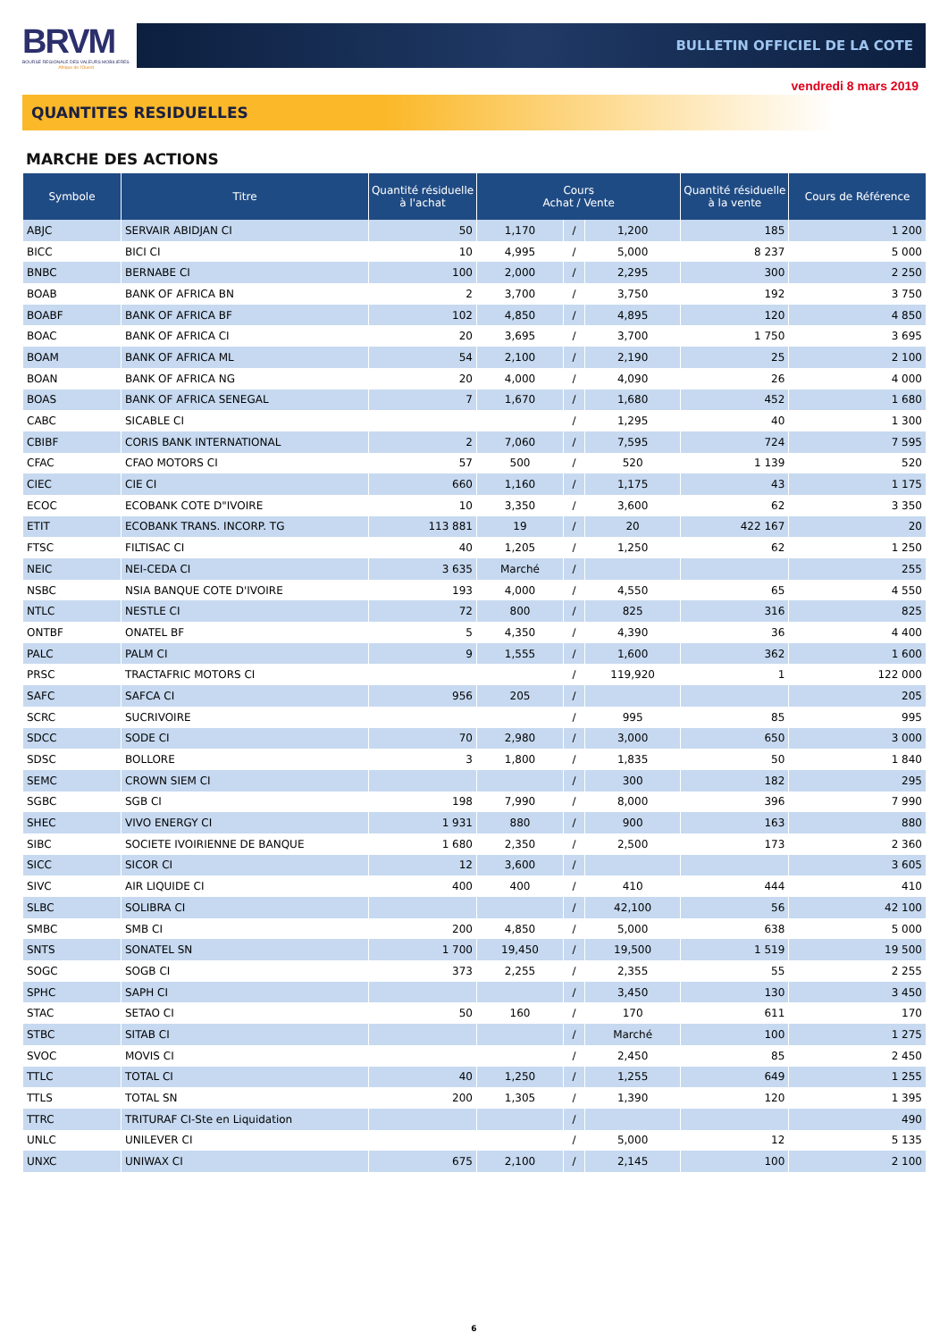BRVM
BOURSE REGIONALE DES VALEURS MOBILIERES
Afrique de l'Ouest
BULLETIN OFFICIEL DE LA COTE
vendredi 8 mars 2019
QUANTITES RESIDUELLES
MARCHE DES ACTIONS
| Symbole | Titre | Quantité résiduelle à l'achat | Cours Achat / Vente | | | Quantité résiduelle à la vente | Cours de Référence |
| --- | --- | --- | --- | --- | --- | --- | --- |
| ABJC | SERVAIR ABIDJAN CI | 50 | 1,170 | / | 1,200 | 185 | 1 200 |
| BICC | BICI CI | 10 | 4,995 | / | 5,000 | 8 237 | 5 000 |
| BNBC | BERNABE CI | 100 | 2,000 | / | 2,295 | 300 | 2 250 |
| BOAB | BANK OF AFRICA BN | 2 | 3,700 | / | 3,750 | 192 | 3 750 |
| BOABF | BANK OF AFRICA BF | 102 | 4,850 | / | 4,895 | 120 | 4 850 |
| BOAC | BANK OF AFRICA CI | 20 | 3,695 | / | 3,700 | 1 750 | 3 695 |
| BOAM | BANK OF AFRICA ML | 54 | 2,100 | / | 2,190 | 25 | 2 100 |
| BOAN | BANK OF AFRICA NG | 20 | 4,000 | / | 4,090 | 26 | 4 000 |
| BOAS | BANK OF AFRICA SENEGAL | 7 | 1,670 | / | 1,680 | 452 | 1 680 |
| CABC | SICABLE CI | | | / | 1,295 | 40 | 1 300 |
| CBIBF | CORIS BANK INTERNATIONAL | 2 | 7,060 | / | 7,595 | 724 | 7 595 |
| CFAC | CFAO MOTORS CI | 57 | 500 | / | 520 | 1 139 | 520 |
| CIEC | CIE CI | 660 | 1,160 | / | 1,175 | 43 | 1 175 |
| ECOC | ECOBANK COTE D"IVOIRE | 10 | 3,350 | / | 3,600 | 62 | 3 350 |
| ETIT | ECOBANK TRANS. INCORP. TG | 113 881 | 19 | / | 20 | 422 167 | 20 |
| FTSC | FILTISAC CI | 40 | 1,205 | / | 1,250 | 62 | 1 250 |
| NEIC | NEI-CEDA CI | 3 635 | Marché | / | | | 255 |
| NSBC | NSIA BANQUE COTE D'IVOIRE | 193 | 4,000 | / | 4,550 | 65 | 4 550 |
| NTLC | NESTLE CI | 72 | 800 | / | 825 | 316 | 825 |
| ONTBF | ONATEL BF | 5 | 4,350 | / | 4,390 | 36 | 4 400 |
| PALC | PALM CI | 9 | 1,555 | / | 1,600 | 362 | 1 600 |
| PRSC | TRACTAFRIC MOTORS CI | | | / | 119,920 | 1 | 122 000 |
| SAFC | SAFCA CI | 956 | 205 | / | | | 205 |
| SCRC | SUCRIVOIRE | | | / | 995 | 85 | 995 |
| SDCC | SODE CI | 70 | 2,980 | / | 3,000 | 650 | 3 000 |
| SDSC | BOLLORE | 3 | 1,800 | / | 1,835 | 50 | 1 840 |
| SEMC | CROWN SIEM CI | | | / | 300 | 182 | 295 |
| SGBC | SGB CI | 198 | 7,990 | / | 8,000 | 396 | 7 990 |
| SHEC | VIVO ENERGY CI | 1 931 | 880 | / | 900 | 163 | 880 |
| SIBC | SOCIETE IVOIRIENNE DE BANQUE | 1 680 | 2,350 | / | 2,500 | 173 | 2 360 |
| SICC | SICOR CI | 12 | 3,600 | / | | | 3 605 |
| SIVC | AIR LIQUIDE CI | 400 | 400 | / | 410 | 444 | 410 |
| SLBC | SOLIBRA CI | | | / | 42,100 | 56 | 42 100 |
| SMBC | SMB CI | 200 | 4,850 | / | 5,000 | 638 | 5 000 |
| SNTS | SONATEL SN | 1 700 | 19,450 | / | 19,500 | 1 519 | 19 500 |
| SOGC | SOGB CI | 373 | 2,255 | / | 2,355 | 55 | 2 255 |
| SPHC | SAPH CI | | | / | 3,450 | 130 | 3 450 |
| STAC | SETAO CI | 50 | 160 | / | 170 | 611 | 170 |
| STBC | SITAB CI | | | / | Marché | 100 | 1 275 |
| SVOC | MOVIS CI | | | / | 2,450 | 85 | 2 450 |
| TTLC | TOTAL CI | 40 | 1,250 | / | 1,255 | 649 | 1 255 |
| TTLS | TOTAL SN | 200 | 1,305 | / | 1,390 | 120 | 1 395 |
| TTRC | TRITURAF CI-Ste en Liquidation | | | / | | | 490 |
| UNLC | UNILEVER CI | | | / | 5,000 | 12 | 5 135 |
| UNXC | UNIWAX CI | 675 | 2,100 | / | 2,145 | 100 | 2 100 |
6